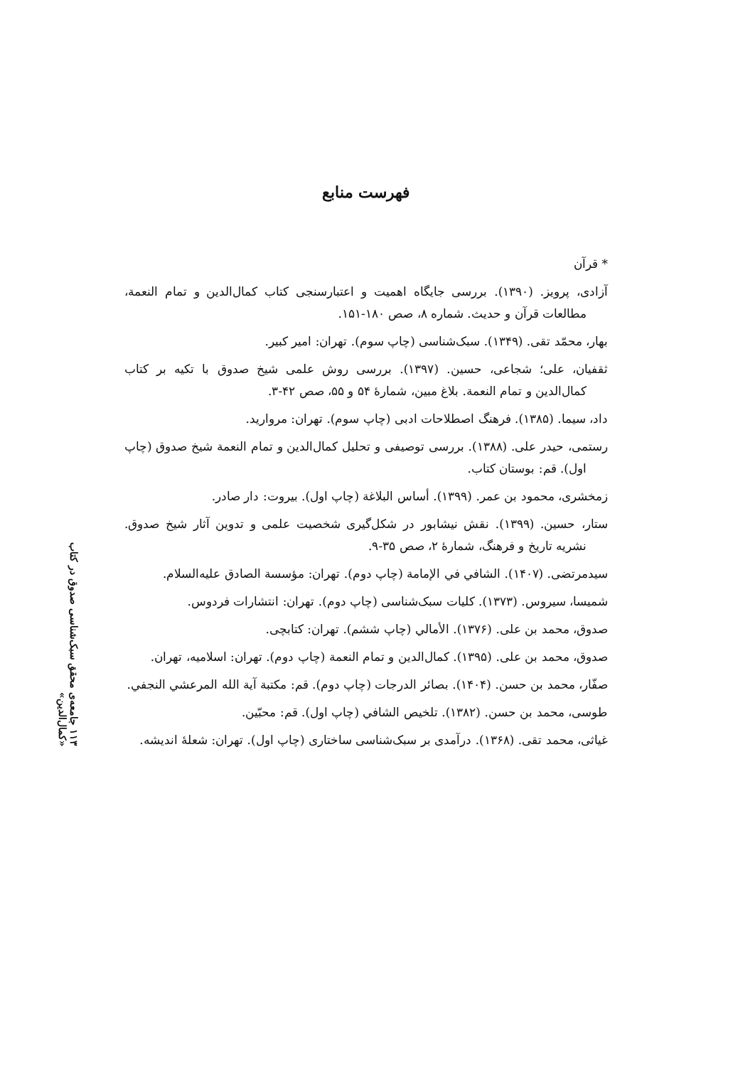فهرست منابع
* قرآن
آزادی، پرویز. (۱۳۹۰). بررسی جایگاه اهمیت و اعتبارسنجی کتاب کمال‌الدین و تمام النعمة، مطالعات قرآن و حدیث. شماره ۸، صص ۱۸۰-۱۵۱.
بهار، محمّد تقی. (۱۳۴۹). سبک‌شناسی (چاپ سوم). تهران: امیر کبیر.
ثقفیان، علی؛ شجاعی، حسین. (۱۳۹۷). بررسی روش علمی شیخ صدوق با تکیه بر کتاب کمال‌الدین و تمام النعمة. بلاغ مبین، شمارهٔ ۵۴ و ۵۵، صص ۴۲-۳.
داد، سیما. (۱۳۸۵). فرهنگ اصطلاحات ادبی (چاپ سوم). تهران: مروارید.
رستمی، حیدر علی. (۱۳۸۸). بررسی توصیفی و تحلیل کمال‌الدین و تمام النعمة شیخ صدوق (چاپ اول). قم: بوستان کتاب.
زمخشری، محمود بن عمر. (۱۳۹۹). أساس البلاغة (چاپ اول). بیروت: دار صادر.
ستار، حسین. (۱۳۹۹). نقش نیشابور در شکل‌گیری شخصیت علمی و تدوین آثار شیخ صدوق. نشریه تاریخ و فرهنگ، شمارهٔ ۲، صص ۳۵-۹.
سیدمرتضی. (۱۴۰۷). الشافي في الإمامة (چاپ دوم). تهران: مؤسسة الصادق علیه‌السلام.
شمیسا، سیروس. (۱۳۷۳). کلیات سبک‌شناسی (چاپ دوم). تهران: انتشارات فردوس.
صدوق، محمد بن علی. (۱۳۷۶). الأمالي (چاپ ششم). تهران: کتابچی.
صدوق، محمد بن علی. (۱۳۹۵). کمال‌الدین و تمام النعمة (چاپ دوم). تهران: اسلامیه، تهران.
صفّار، محمد بن حسن. (۱۴۰۴). بصائر الدرجات (چاپ دوم). قم: مکتبة آیة الله المرعشي النجفي.
طوسی، محمد بن حسن. (۱۳۸۲). تلخیص الشافي (چاپ اول). قم: محبّین.
غیاثی، محمد تقی. (۱۳۶۸). درآمدی بر سبک‌شناسی ساختاری (چاپ اول). تهران: شعلهٔ اندیشه.
۱۱۳ جامعه‌ی محقق سبک‌شناسی صدوق در کتاب «کمال‌الدین»